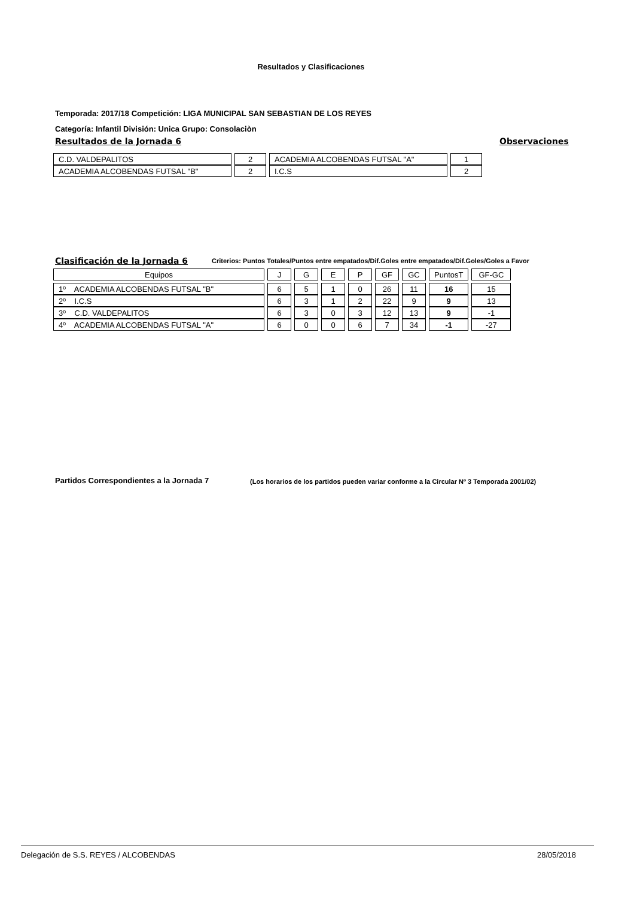Resultados y Clasificaciones
Temporada: 2017/18 Competición: LIGA MUNICIPAL SAN SEBASTIAN DE LOS REYES
Categoría: Infantil División: Unica Grupo: Consolaciòn
Resultados de la Jornada 6 Observaciones
| C.D. VALDEPALITOS | 2 | ACADEMIA ALCOBENDAS FUTSAL "A" | 1 |
| ACADEMIA ALCOBENDAS FUTSAL "B" | 2 | I.C.S | 2 |
Clasificación de la Jornada 6
Criterios: Puntos Totales/Puntos entre empatados/Dif.Goles entre empatados/Dif.Goles/Goles a Favor
| Equipos | J | G | E | P | GF | GC | PuntosT | GF-GC |
| 1º ACADEMIA ALCOBENDAS FUTSAL "B" | 6 | 5 | 1 | 0 | 26 | 11 | 16 | 15 |
| 2º I.C.S | 6 | 3 | 1 | 2 | 22 | 9 | 9 | 13 |
| 3º C.D. VALDEPALITOS | 6 | 3 | 0 | 3 | 12 | 13 | 9 | -1 |
| 4º ACADEMIA ALCOBENDAS FUTSAL "A" | 6 | 0 | 0 | 6 | 7 | 34 | -1 | -27 |
Partidos Correspondientes a la Jornada 7
(Los horarios de los partidos pueden variar conforme a la Circular Nº 3 Temporada 2001/02)
Delegación de S.S. REYES / ALCOBENDAS
28/05/2018